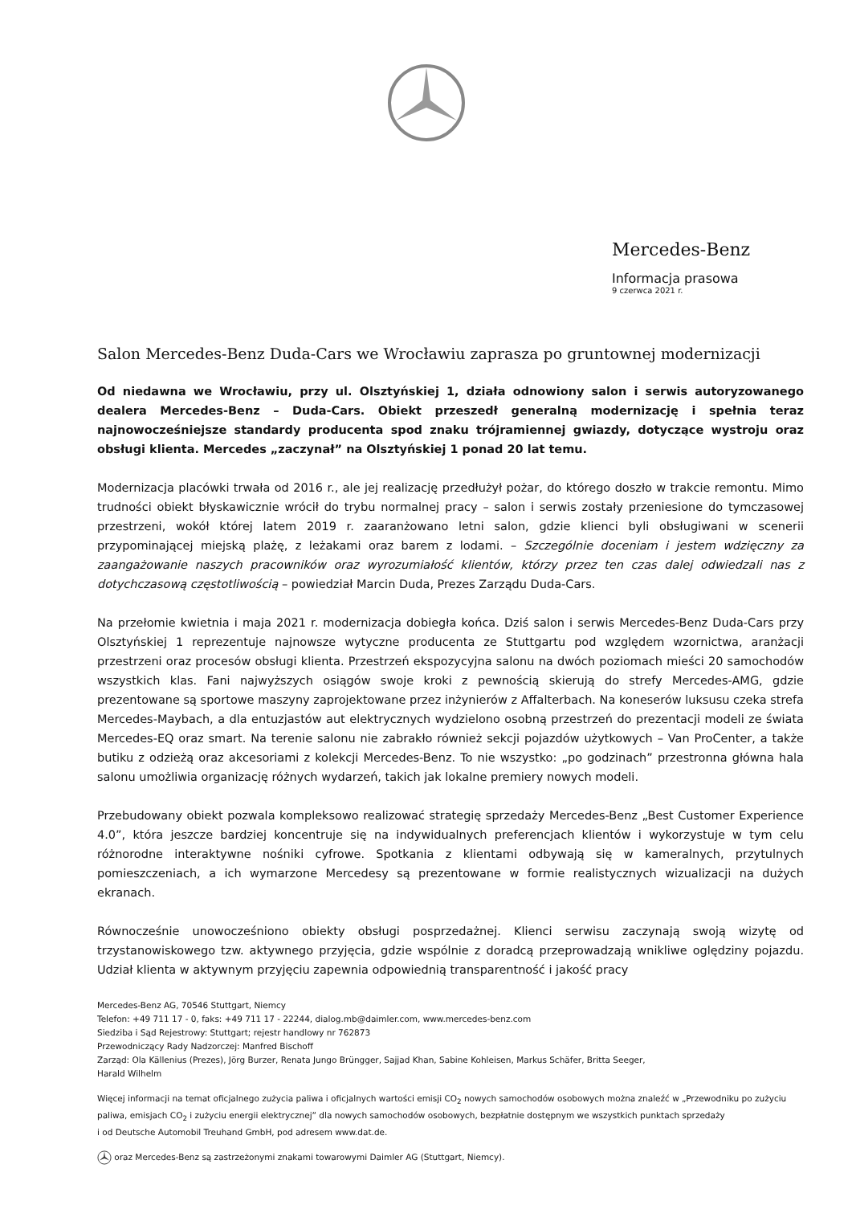Mercedes-Benz
Informacja prasowa
9 czerwca 2021 r.
Salon Mercedes-Benz Duda-Cars we Wrocławiu zaprasza po gruntownej modernizacji
Od niedawna we Wrocławiu, przy ul. Olsztyńskiej 1, działa odnowiony salon i serwis autoryzowanego dealera Mercedes-Benz – Duda-Cars. Obiekt przeszedł generalną modernizację i spełnia teraz najnowocześniejsze standardy producenta spod znaku trójramiennej gwiazdy, dotyczące wystroju oraz obsługi klienta. Mercedes „zaczynał” na Olsztyńskiej 1 ponad 20 lat temu.
Modernizacja placówki trwała od 2016 r., ale jej realizację przedłużył pożar, do którego doszło w trakcie remontu. Mimo trudności obiekt błyskawicznie wrócił do trybu normalnej pracy – salon i serwis zostały przeniesione do tymczasowej przestrzeni, wokół której latem 2019 r. zaaranżowano letni salon, gdzie klienci byli obsługiwani w scenerii przypominającej miejską plażę, z leżakami oraz barem z lodami. – Szczególnie doceniam i jestem wdzięczny za zaangażowanie naszych pracowników oraz wyrozumiałość klientów, którzy przez ten czas dalej odwiedzali nas z dotychczasową częstotliwością – powiedział Marcin Duda, Prezes Zarządu Duda-Cars.
Na przełomie kwietnia i maja 2021 r. modernizacja dobiegła końca. Dziś salon i serwis Mercedes-Benz Duda-Cars przy Olsztyńskiej 1 reprezentuje najnowsze wytyczne producenta ze Stuttgartu pod względem wzornictwa, aranżacji przestrzeni oraz procesów obsługi klienta. Przestrzeń ekspozycyjna salonu na dwóch poziomach mieści 20 samochodów wszystkich klas. Fani najwyższych osiągów swoje kroki z pewnością skierują do strefy Mercedes-AMG, gdzie prezentowane są sportowe maszyny zaprojektowane przez inżynierów z Affalterbach. Na koneserów luksusu czeka strefa Mercedes-Maybach, a dla entuzjastów aut elektrycznych wydzielono osobną przestrzeń do prezentacji modeli ze świata Mercedes-EQ oraz smart. Na terenie salonu nie zabrakło również sekcji pojazdów użytkowych – Van ProCenter, a także butiku z odzieżą oraz akcesoriami z kolekcji Mercedes-Benz. To nie wszystko: „po godzinach” przestronna główna hala salonu umożliwia organizację różnych wydarzeń, takich jak lokalne premiery nowych modeli.
Przebudowany obiekt pozwala kompleksowo realizować strategię sprzedaży Mercedes-Benz „Best Customer Experience 4.0”, która jeszcze bardziej koncentruje się na indywidualnych preferencjach klientów i wykorzystuje w tym celu różnorodne interaktywne nośniki cyfrowe. Spotkania z klientami odbywają się w kameralnych, przytulnych pomieszczeniach, a ich wymarzone Mercedesy są prezentowane w formie realistycznych wizualizacji na dużych ekranach.
Równocześnie unowocześniono obiekty obsługi posprzedażnej. Klienci serwisu zaczynają swoją wizytę od trzystanowiskowego tzw. aktywnego przyjęcia, gdzie wspólnie z doradcą przeprowadzają wnikliwe oględziny pojazdu. Udział klienta w aktywnym przyjęciu zapewnia odpowiednią transparentność i jakość pracy
Mercedes-Benz AG, 70546 Stuttgart, Niemcy
Telefon: +49 711 17 - 0, faks: +49 711 17 - 22244, dialog.mb@daimler.com, www.mercedes-benz.com
Siedziba i Sąd Rejestrowy: Stuttgart; rejestr handlowy nr 762873
Przewodniczący Rady Nadzorczej: Manfred Bischoff
Zarząd: Ola Källenius (Prezes), Jörg Burzer, Renata Jungo Brüngger, Sajjad Khan, Sabine Kohleisen, Markus Schäfer, Britta Seeger,
Harald Wilhelm
Więcej informacji na temat oficjalnego zużycia paliwa i oficjalnych wartości emisji CO<sub>2</sub> nowych samochodów osobowych można znaleźć w „Przewodniku po zużyciu paliwa, emisjach CO<sub>2</sub> i zużyciu energii elektrycznej” dla nowych samochodów osobowych, bezpłatnie dostępnym we wszystkich punktach sprzedaży
i od Deutsche Automobil Treuhand GmbH, pod adresem www.dat.de.
oraz Mercedes-Benz są zastrzeżonymi znakami towarowymi Daimler AG (Stuttgart, Niemcy).